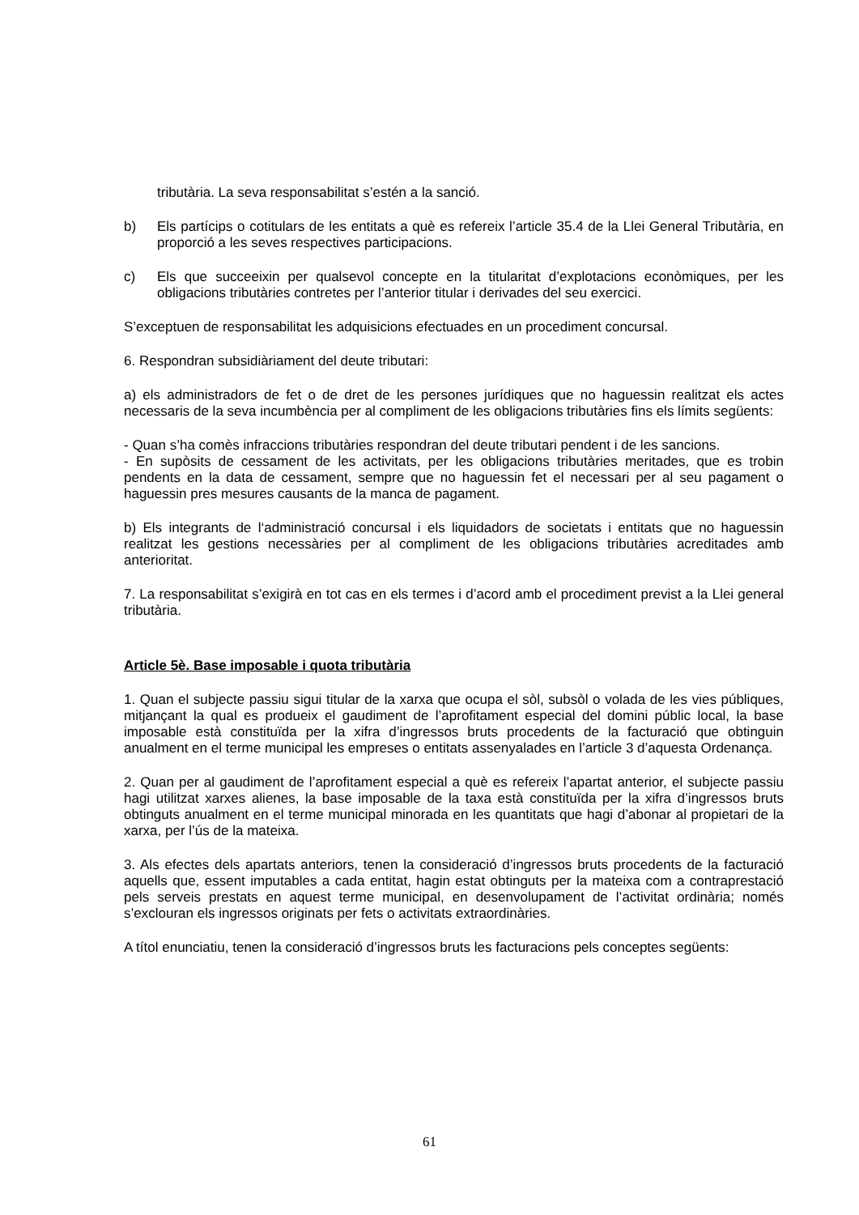tributària. La seva responsabilitat s’estén a la sanció.
b) Els partícips o cotitulars de les entitats a què es refereix l’article 35.4 de la Llei General Tributària, en proporció a les seves respectives participacions.
c) Els que succeeixin per qualsevol concepte en la titularitat d’explotacions econòmiques, per les obligacions tributàries contretes per l’anterior titular i derivades del seu exercici.
S’exceptuen de responsabilitat les adquisicions efectuades en un procediment concursal.
6. Respondran subsidiàriament del deute tributari:
a) els administradors de fet o de dret de les persones jurídiques que no haguessin realitzat els actes necessaris de la seva incumbència per al compliment de les obligacions tributàries fins els límits següents:
- Quan s’ha comès infraccions tributàries respondran del deute tributari pendent i de les sancions.
- En supòsits de cessament de les activitats, per les obligacions tributàries meritades, que es trobin pendents en la data de cessament, sempre que no haguessin fet el necessari per al seu pagament o haguessin pres mesures causants de la manca de pagament.
b) Els integrants de l‘administració concursal i els liquidadors de societats i entitats que no haguessin realitzat les gestions necessàries per al compliment de les obligacions tributàries acreditades amb anterioritat.
7. La responsabilitat s’exigirà en tot cas en els termes i d’acord amb el procediment previst a la Llei general tributària.
Article 5è. Base imposable i quota tributària
1. Quan el subjecte passiu sigui titular de la xarxa que ocupa el sòl, subsòl o volada de les vies públiques, mitjançant la qual es produeix el gaudiment de l’aprofitament especial del domini públic local, la base imposable està constituïda per la xifra d’ingressos bruts procedents de la facturació que obtinguin anualment en el terme municipal les empreses o entitats assenyalades en l’article 3 d’aquesta Ordenança.
2. Quan per al gaudiment de l’aprofitament especial a què es refereix l’apartat anterior, el subjecte passiu hagi utilitzat xarxes alienes, la base imposable de la taxa està constituïda per la xifra d’ingressos bruts obtinguts anualment en el terme municipal minorada en les quantitats que hagi d’abonar al propietari de la xarxa, per l’ús de la mateixa.
3. Als efectes dels apartats anteriors, tenen la consideració d’ingressos bruts procedents de la facturació aquells que, essent imputables a cada entitat, hagin estat obtinguts per la mateixa com a contraprestació pels serveis prestats en aquest terme municipal, en desenvolupament de l’activitat ordinària; només s’exclouran els ingressos originats per fets o activitats extraordinàries.
A títol enunciatiu, tenen la consideració d’ingressos bruts les facturacions pels conceptes següents:
61